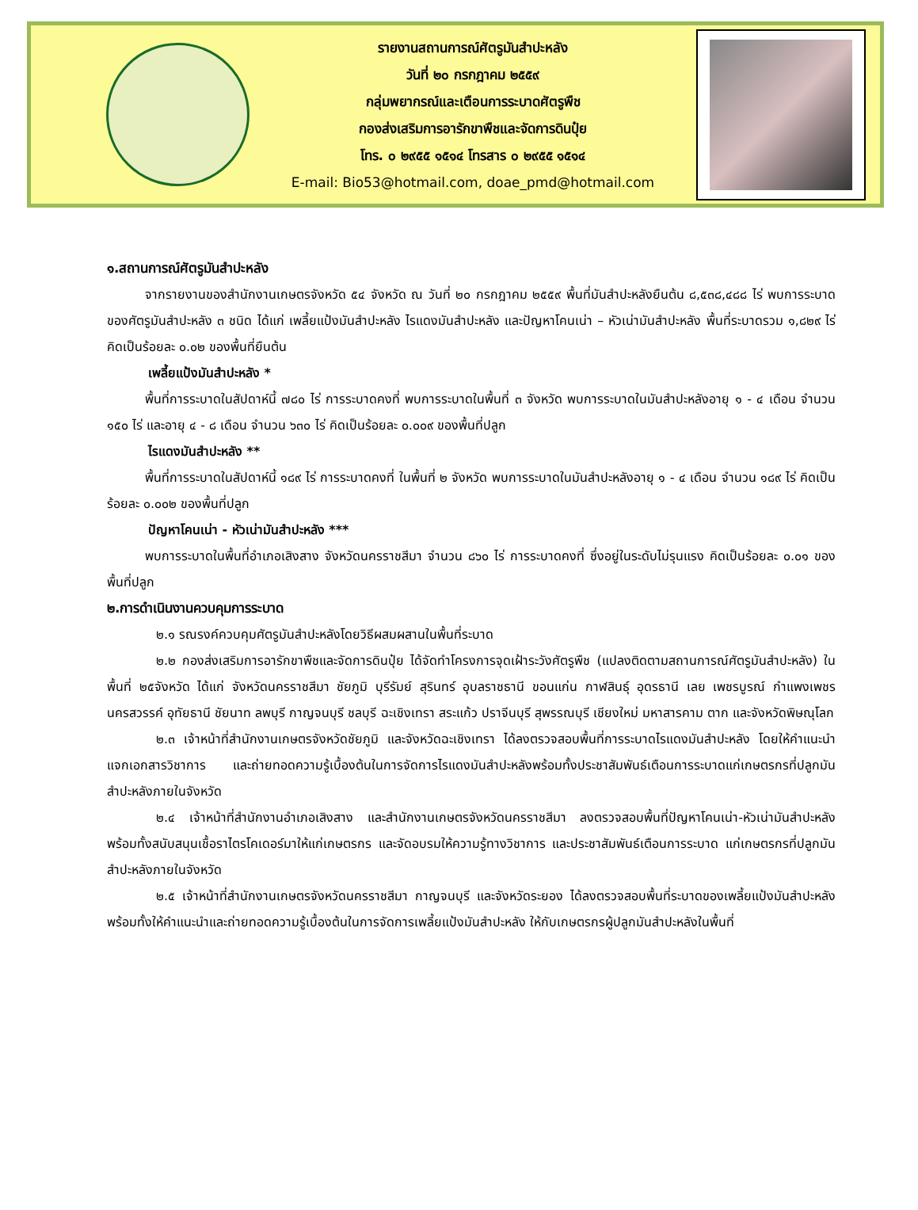รายงานสถานการณ์ศัตรูมันสำปะหลัง
วันที่ ๒๐ กรกฎาคม ๒๕๕๙
กลุ่มพยากรณ์และเตือนการระบาดศัตรูพืช
กองส่งเสริมการอารักขาพืชและจัดการดินปุ๋ย
โทร. ๐ ๒๙๕๕ ๑๕๑๔ โทรสาร ๐ ๒๙๕๕ ๑๕๑๔
E-mail: Bio53@hotmail.com, doae_pmd@hotmail.com
๑.สถานการณ์ศัตรูมันสำปะหลัง
จากรายงานของสำนักงานเกษตรจังหวัด ๕๔ จังหวัด ณ วันที่ ๒๐ กรกฎาคม ๒๕๕๙ พื้นที่มันสำปะหลังยืนต้น ๘,๕๓๘,๔๘๘ ไร่ พบการระบาดของศัตรูมันสำปะหลัง ๓ ชนิด ได้แก่ เพลี้ยแป้งมันสำปะหลัง ไรแดงมันสำปะหลัง และปัญหาโคนเน่า – หัวเน่ามันสำปะหลัง พื้นที่ระบาดรวม ๑,๘๒๙ ไร่ คิดเป็นร้อยละ ๐.๐๒ ของพื้นที่ยืนต้น
เพลี้ยแป้งมันสำปะหลัง *
พื้นที่การระบาดในสัปดาห์นี้ ๗๘๐ ไร่ การระบาดคงที่ พบการระบาดในพื้นที่ ๓ จังหวัด พบการระบาดในมันสำปะหลังอายุ ๑ - ๔ เดือน จำนวน ๑๕๐ ไร่ และอายุ ๔ - ๘ เดือน จำนวน ๖๓๐ ไร่ คิดเป็นร้อยละ ๐.๐๐๙ ของพื้นที่ปลูก
ไรแดงมันสำปะหลัง **
พื้นที่การระบาดในสัปดาห์นี้ ๑๘๙ ไร่ การระบาดคงที่ ในพื้นที่ ๒ จังหวัด พบการระบาดในมันสำปะหลังอายุ ๑ - ๔ เดือน จำนวน ๑๘๙ ไร่ คิดเป็นร้อยละ ๐.๐๐๒ ของพื้นที่ปลูก
ปัญหาโคนเน่า - หัวเน่ามันสำปะหลัง ***
พบการระบาดในพื้นที่อำเภอเสิงสาง จังหวัดนครราชสีมา จำนวน ๘๖๐ ไร่ การระบาดคงที่ ซึ่งอยู่ในระดับไม่รุนแรง คิดเป็นร้อยละ ๐.๐๑ ของพื้นที่ปลูก
๒.การดำเนินงานควบคุมการระบาด
๒.๑ รณรงค์ควบคุมศัตรูมันสำปะหลังโดยวิธีผสมผสานในพื้นที่ระบาด
๒.๒ กองส่งเสริมการอารักขาพืชและจัดการดินปุ๋ย ได้จัดทำโครงการจุดเฝ้าระวังศัตรูพืช (แปลงติดตามสถานการณ์ศัตรูมันสำปะหลัง) ในพื้นที่ ๒๕จังหวัด ได้แก่ จังหวัดนครราชสีมา ชัยภูมิ บุรีรัมย์ สุรินทร์ อุบลราชธานี ขอนแก่น กาฬสินธุ์ อุดรธานี เลย เพชรบูรณ์ กำแพงเพชร นครสวรรค์ อุทัยธานี ชัยนาท ลพบุรี กาญจนบุรี ชลบุรี ฉะเชิงเทรา สระแก้ว ปราจีนบุรี สุพรรณบุรี เชียงใหม่ มหาสารคาม ตาก และจังหวัดพิษณุโลก
๒.๓ เจ้าหน้าที่สำนักงานเกษตรจังหวัดชัยภูมิ และจังหวัดฉะเชิงเทรา ได้ลงตรวจสอบพื้นที่การระบาดไรแดงมันสำปะหลัง โดยให้คำแนะนำ แจกเอกสารวิชาการ และถ่ายทอดความรู้เบื้องต้นในการจัดการไรแดงมันสำปะหลังพร้อมทั้งประชาสัมพันธ์เตือนการระบาดแก่เกษตรกรที่ปลูกมันสำปะหลังภายในจังหวัด
๒.๔ เจ้าหน้าที่สำนักงานอำเภอเสิงสาง และสำนักงานเกษตรจังหวัดนครราชสีมา ลงตรวจสอบพื้นที่ปัญหาโคนเน่า-หัวเน่ามันสำปะหลัง พร้อมทั้งสนับสนุนเชื้อราไตรโคเดอร์มาให้แก่เกษตรกร และจัดอบรมให้ความรู้ทางวิชาการ และประชาสัมพันธ์เตือนการระบาด แก่เกษตรกรที่ปลูกมันสำปะหลังภายในจังหวัด
๒.๕ เจ้าหน้าที่สำนักงานเกษตรจังหวัดนครราชสีมา กาญจนบุรี และจังหวัดระยอง ได้ลงตรวจสอบพื้นที่ระบาดของเพลี้ยแป้งมันสำปะหลัง พร้อมทั้งให้คำแนะนำและถ่ายทอดความรู้เบื้องต้นในการจัดการเพลี้ยแป้งมันสำปะหลัง ให้กับเกษตรกรผู้ปลูกมันสำปะหลังในพื้นที่